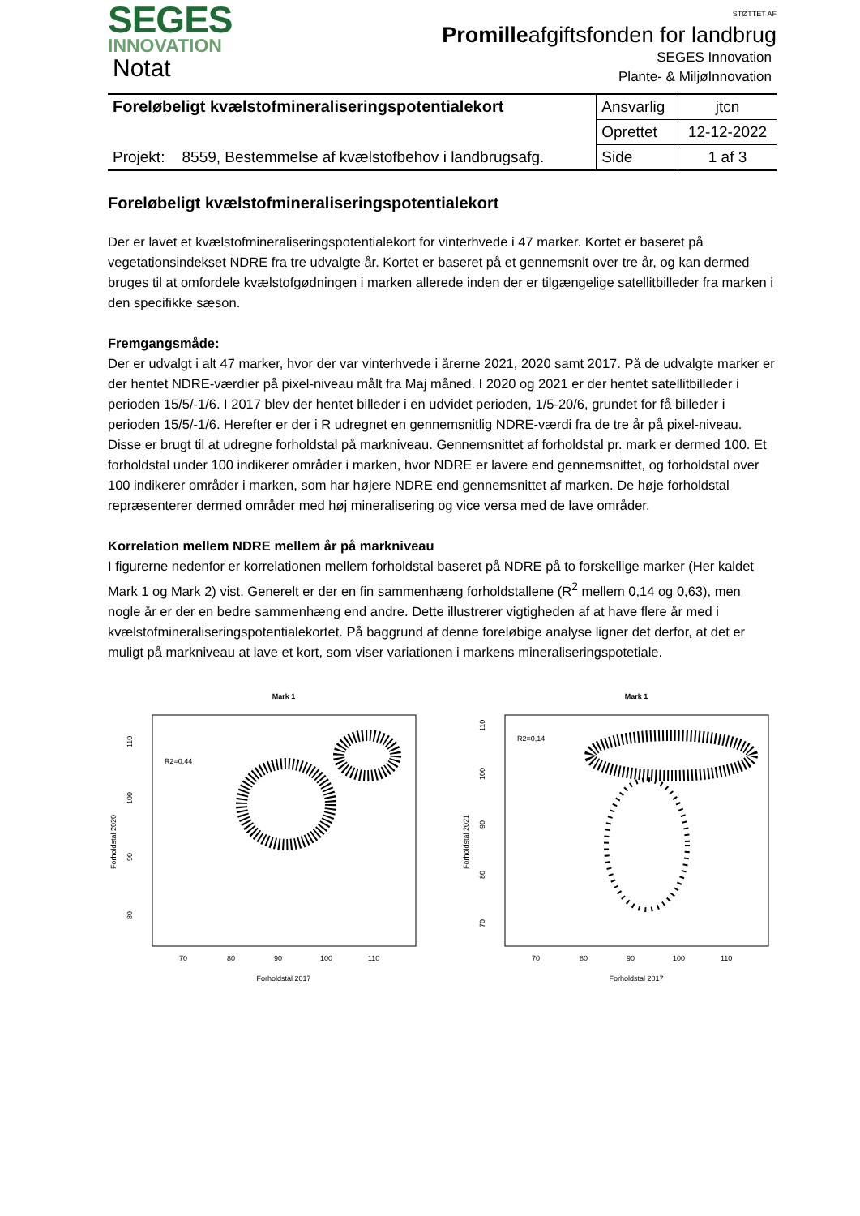SEGES
INNOVATION
Notat
STØTTET AF
Promilleafgiftsfonden for landbrug
SEGES Innovation
Plante- & MiljøInnovation
| Foreløbeligt kvælstofmineraliseringspotentialekort | Ansvarlig | jtcn |
| | Oprettet | 12-12-2022 |
| Projekt: 8559, Bestemmelse af kvælstofbehov i landbrugsafg. | Side | 1 af 3 |
Foreløbeligt kvælstofmineraliseringspotentialekort
Der er lavet et kvælstofmineraliseringspotentialekort for vinterhvede i 47 marker. Kortet er baseret på vegetationsindekset NDRE fra tre udvalgte år. Kortet er baseret på et gennemsnit over tre år, og kan dermed bruges til at omfordele kvælstofgødningen i marken allerede inden der er tilgængelige satellitbilleder fra marken i den specifikke sæson.
Fremgangsmåde:
Der er udvalgt i alt 47 marker, hvor der var vinterhvede i årerne 2021, 2020 samt 2017. På de udvalgte marker er der hentet NDRE-værdier på pixel-niveau målt fra Maj måned. I 2020 og 2021 er der hentet satellitbilleder i perioden 15/5/-1/6. I 2017 blev der hentet billeder i en udvidet perioden, 1/5-20/6, grundet for få billeder i perioden 15/5/-1/6. Herefter er der i R udregnet en gennemsnitlig NDRE-værdi fra de tre år på pixel-niveau. Disse er brugt til at udregne forholdstal på markniveau. Gennemsnittet af forholdstal pr. mark er dermed 100. Et forholdstal under 100 indikerer områder i marken, hvor NDRE er lavere end gennemsnittet, og forholdstal over 100 indikerer områder i marken, som har højere NDRE end gennemsnittet af marken. De høje forholdstal repræsenterer dermed områder med høj mineralisering og vice versa med de lave områder.
Korrelation mellem NDRE mellem år på markniveau
I figurerne nedenfor er korrelationen mellem forholdstal baseret på NDRE på to forskellige marker (Her kaldet Mark 1 og Mark 2) vist. Generelt er der en fin sammenhæng forholdstallene (R<sup>2</sup> mellem 0,14 og 0,63), men nogle år er der en bedre sammenhæng end andre. Dette illustrerer vigtigheden af at have flere år med i kvælstofmineraliseringspotentialekortet. På baggrund af denne foreløbige analyse ligner det derfor, at det er muligt på markniveau at lave et kort, som viser variationen i markens mineraliseringspotetiale.
Mark 1
R2=0,44
110
100
90
80
Forholdstal 2020
70
80
90
100
110
Forholdstal 2017
Mark 1
R2=0,14
110
100
90
80
70
Forholdstal 2021
70
80
90
100
110
Forholdstal 2017